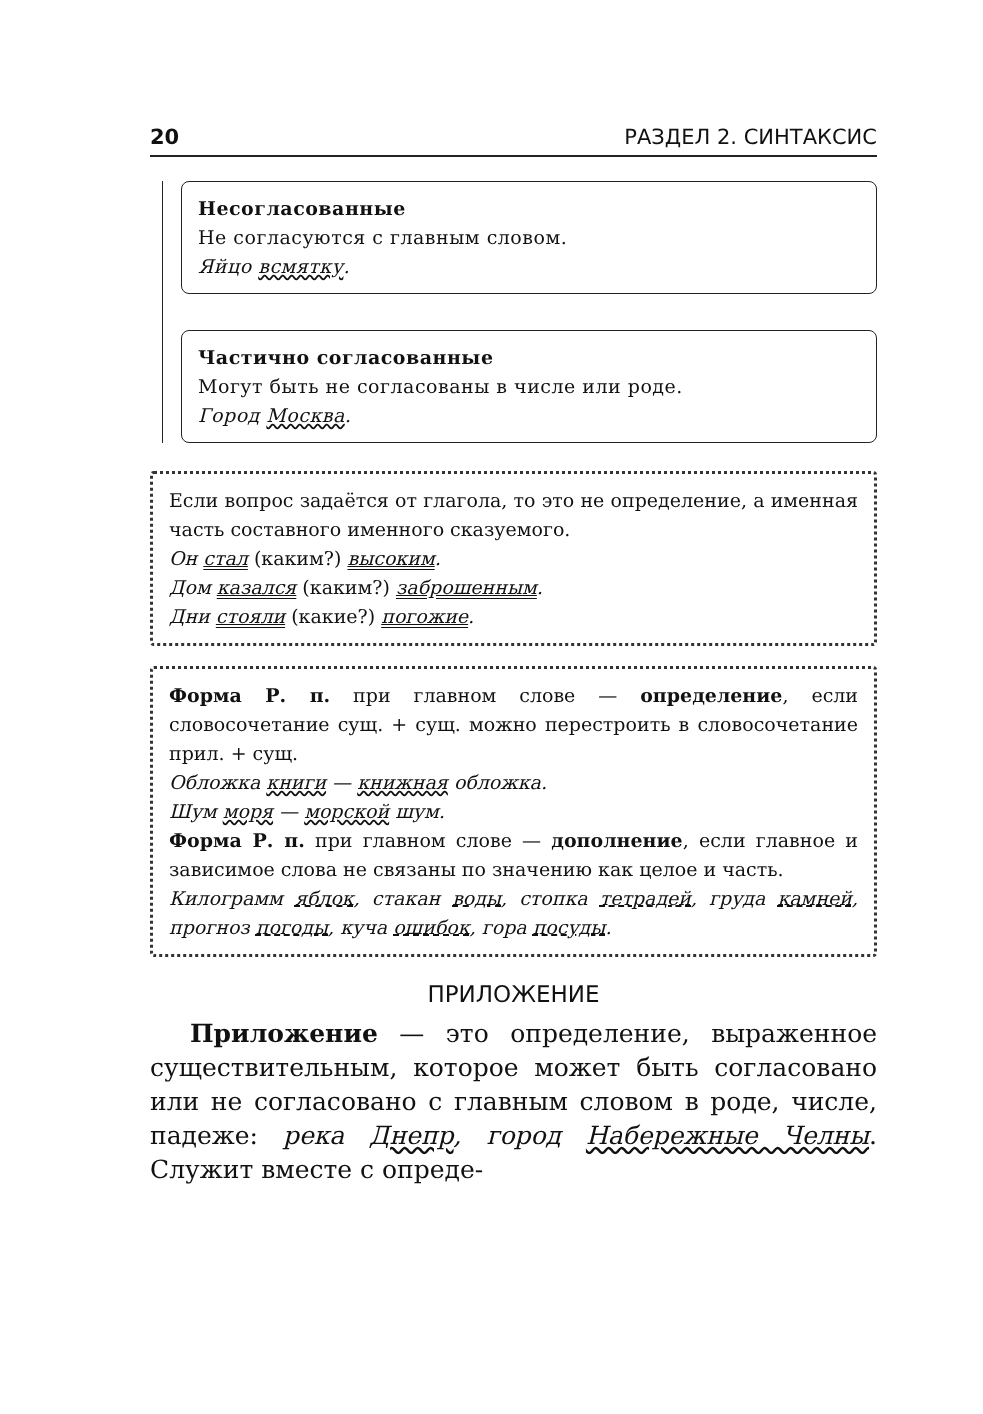20 РАЗДЕЛ 2. СИНТАКСИС
Несогласованные
Не согласуются с главным словом.
Яйцо всмятку.
Частично согласованные
Могут быть не согласованы в числе или роде.
Город Москва.
Если вопрос задаётся от глагола, то это не определение, а именная часть составного именного сказуемого.
Он стал (каким?) высоким.
Дом казался (каким?) заброшенным.
Дни стояли (какие?) погожие.
Форма Р. п. при главном слове — определение, если словосочетание сущ. + сущ. можно перестроить в словосочетание прил. + сущ.
Обложка книги — книжная обложка.
Шум моря — морской шум.
Форма Р. п. при главном слове — дополнение, если главное и зависимое слова не связаны по значению как целое и часть.
Килограмм яблок, стакан воды, стопка тетрадей, груда камней, прогноз погоды, куча ошибок, гора посуды.
ПРИЛОЖЕНИЕ
Приложение — это определение, выраженное существительным, которое может быть согласовано или не согласовано с главным словом в роде, числе, падеже: река Днепр, город Набережные Челны. Служит вместе с опреде-